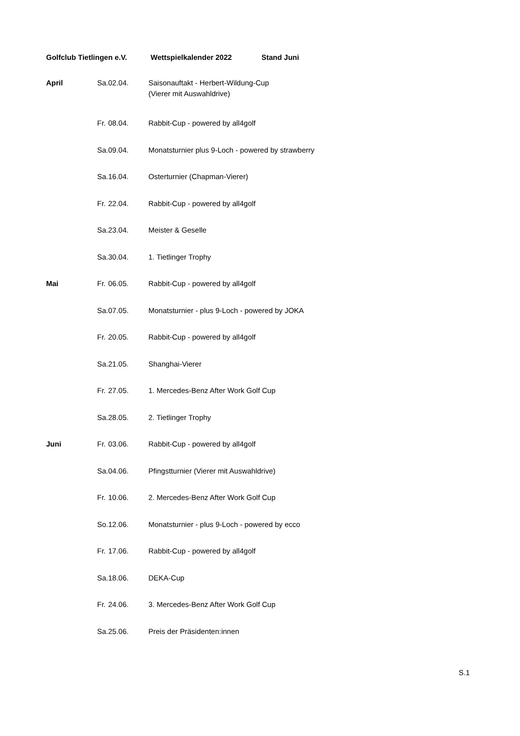Golfclub Tietlingen e.V. Wettspielkalender 2022 Stand Juni
| April | Sa. | 02.04. | Saisonauftakt - Herbert-Wildung-Cup (Vierer mit Auswahldrive) |
| | Fr. | 08.04. | Rabbit-Cup - powered by all4golf |
| | Sa. | 09.04. | Monatsturnier plus 9-Loch - powered by strawberry |
| | Sa. | 16.04. | Osterturnier (Chapman-Vierer) |
| | Fr. | 22.04. | Rabbit-Cup - powered by all4golf |
| | Sa. | 23.04. | Meister & Geselle |
| | Sa. | 30.04. | 1. Tietlinger Trophy |
| Mai | Fr. | 06.05. | Rabbit-Cup - powered by all4golf |
| | Sa. | 07.05. | Monatsturnier - plus 9-Loch - powered by JOKA |
| | Fr. | 20.05. | Rabbit-Cup - powered by all4golf |
| | Sa. | 21.05. | Shanghai-Vierer |
| | Fr. | 27.05. | 1. Mercedes-Benz After Work Golf Cup |
| | Sa. | 28.05. | 2. Tietlinger Trophy |
| Juni | Fr. | 03.06. | Rabbit-Cup - powered by all4golf |
| | Sa. | 04.06. | Pfingstturnier (Vierer mit Auswahldrive) |
| | Fr. | 10.06. | 2. Mercedes-Benz After Work Golf Cup |
| | So. | 12.06. | Monatsturnier - plus 9-Loch - powered by ecco |
| | Fr. | 17.06. | Rabbit-Cup - powered by all4golf |
| | Sa. | 18.06. | DEKA-Cup |
| | Fr. | 24.06. | 3. Mercedes-Benz After Work Golf Cup |
| | Sa. | 25.06. | Preis der Präsidenten:innen |
S.1